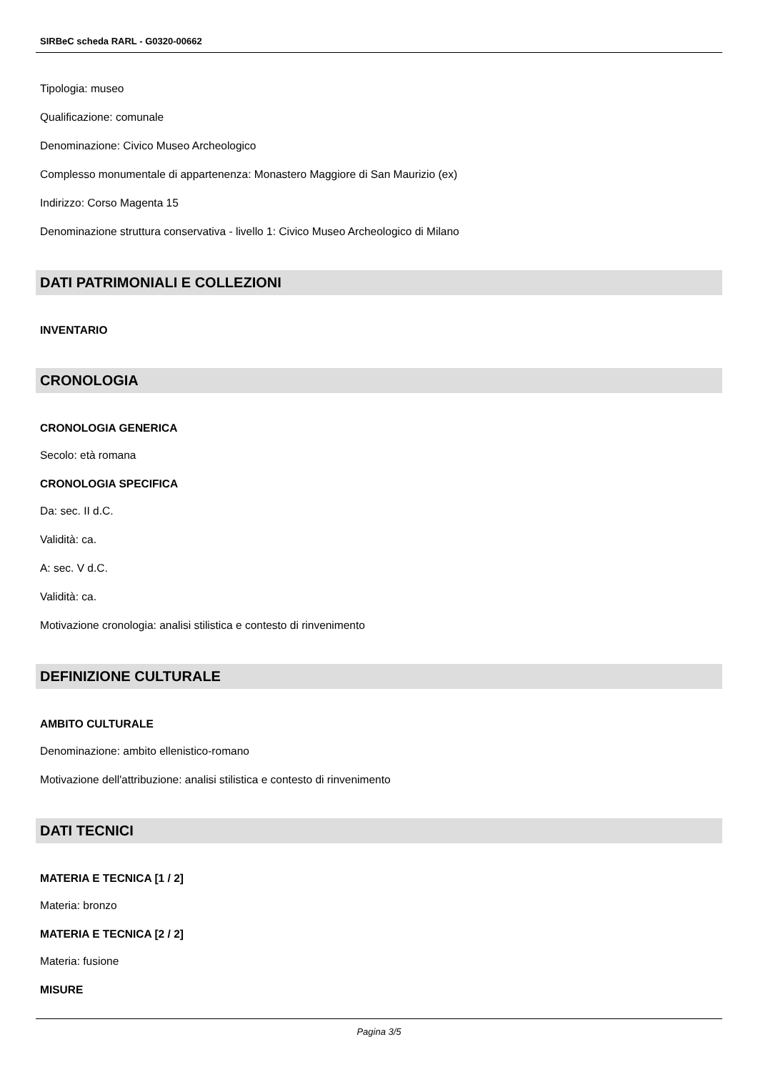SIRBeC scheda RARL - G0320-00662
Tipologia: museo
Qualificazione: comunale
Denominazione: Civico Museo Archeologico
Complesso monumentale di appartenenza: Monastero Maggiore di San Maurizio (ex)
Indirizzo: Corso Magenta 15
Denominazione struttura conservativa - livello 1: Civico Museo Archeologico di Milano
DATI PATRIMONIALI E COLLEZIONI
INVENTARIO
CRONOLOGIA
CRONOLOGIA GENERICA
Secolo: età romana
CRONOLOGIA SPECIFICA
Da: sec. II d.C.
Validità: ca.
A: sec. V d.C.
Validità: ca.
Motivazione cronologia: analisi stilistica e contesto di rinvenimento
DEFINIZIONE CULTURALE
AMBITO CULTURALE
Denominazione: ambito ellenistico-romano
Motivazione dell'attribuzione: analisi stilistica e contesto di rinvenimento
DATI TECNICI
MATERIA E TECNICA [1 / 2]
Materia: bronzo
MATERIA E TECNICA [2 / 2]
Materia: fusione
MISURE
Pagina 3/5